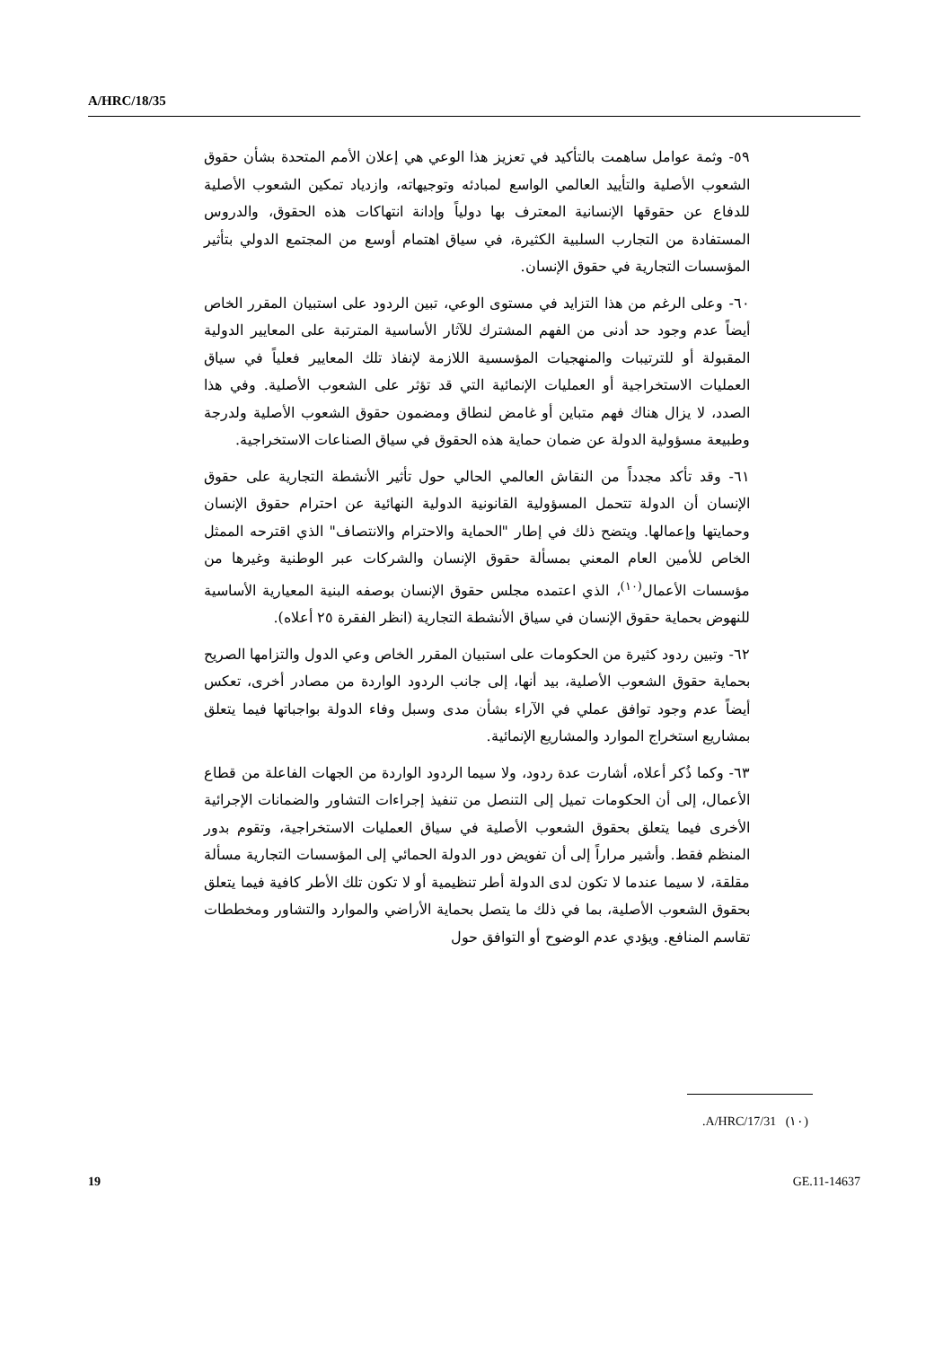A/HRC/18/35
٥٩- وثمة عوامل ساهمت بالتأكيد في تعزيز هذا الوعي هي إعلان الأمم المتحدة بشأن حقوق الشعوب الأصلية والتأييد العالمي الواسع لمبادئه وتوجيهاته، وازدياد تمكين الشعوب الأصلية للدفاع عن حقوقها الإنسانية المعترف بها دولياً وإدانة انتهاكات هذه الحقوق، والدروس المستفادة من التجارب السلبية الكثيرة، في سياق اهتمام أوسع من المجتمع الدولي بتأثير المؤسسات التجارية في حقوق الإنسان.
٦٠- وعلى الرغم من هذا التزايد في مستوى الوعي، تبين الردود على استبيان المقرر الخاص أيضاً عدم وجود حد أدنى من الفهم المشترك للآثار الأساسية المترتبة على المعايير الدولية المقبولة أو للترتيبات والمنهجيات المؤسسية اللازمة لإنفاذ تلك المعايير فعلياً في سياق العمليات الاستخراجية أو العمليات الإنمائية التي قد تؤثر على الشعوب الأصلية. وفي هذا الصدد، لا يزال هناك فهم متباين أو غامض لنطاق ومضمون حقوق الشعوب الأصلية ولدرجة وطبيعة مسؤولية الدولة عن ضمان حماية هذه الحقوق في سياق الصناعات الاستخراجية.
٦١- وقد تأكد مجدداً من النقاش العالمي الحالي حول تأثير الأنشطة التجارية على حقوق الإنسان أن الدولة تتحمل المسؤولية القانونية الدولية النهائية عن احترام حقوق الإنسان وحمايتها وإعمالها. ويتضح ذلك في إطار "الحماية والاحترام والانتصاف" الذي اقترحه الممثل الخاص للأمين العام المعني بمسألة حقوق الإنسان والشركات عبر الوطنية وغيرها من مؤسسات الأعمال<sup>(١٠)</sup>، الذي اعتمده مجلس حقوق الإنسان بوصفه البنية المعيارية الأساسية للنهوض بحماية حقوق الإنسان في سياق الأنشطة التجارية (انظر الفقرة ٢٥ أعلاه).
٦٢- وتبين ردود كثيرة من الحكومات على استبيان المقرر الخاص وعي الدول والتزامها الصريح بحماية حقوق الشعوب الأصلية، بيد أنها، إلى جانب الردود الواردة من مصادر أخرى، تعكس أيضاً عدم وجود توافق عملي في الآراء بشأن مدى وسبل وفاء الدولة بواجباتها فيما يتعلق بمشاريع استخراج الموارد والمشاريع الإنمائية.
٦٣- وكما ذُكر أعلاه، أشارت عدة ردود، ولا سيما الردود الواردة من الجهات الفاعلة من قطاع الأعمال، إلى أن الحكومات تميل إلى التنصل من تنفيذ إجراءات التشاور والضمانات الإجرائية الأخرى فيما يتعلق بحقوق الشعوب الأصلية في سياق العمليات الاستخراجية، وتقوم بدور المنظم فقط. وأشير مراراً إلى أن تفويض دور الدولة الحمائي إلى المؤسسات التجارية مسألة مقلقة، لا سيما عندما لا تكون لدى الدولة أطر تنظيمية أو لا تكون تلك الأطر كافية فيما يتعلق بحقوق الشعوب الأصلية، بما في ذلك ما يتصل بحماية الأراضي والموارد والتشاور ومخططات تقاسم المنافع. ويؤدي عدم الوضوح أو التوافق حول
(١٠) A/HRC/17/31.
19 GE.11-14637